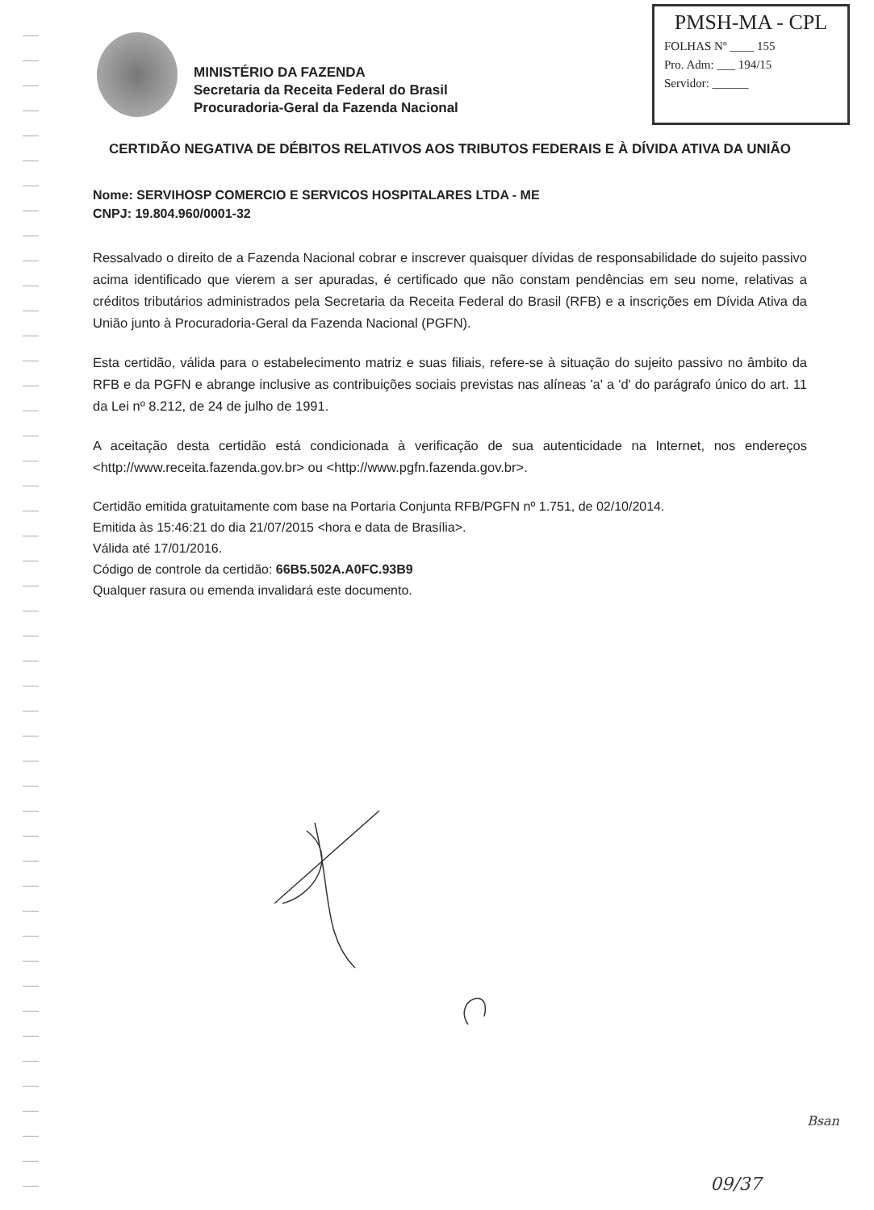MINISTÉRIO DA FAZENDA
Secretaria da Receita Federal do Brasil
Procuradoria-Geral da Fazenda Nacional
PMSH-MA - CPL
FOLHAS Nº ____ 155
Pro. Adm: ___ 194/15
Servidor: ______
CERTIDÃO NEGATIVA DE DÉBITOS RELATIVOS AOS TRIBUTOS FEDERAIS E À DÍVIDA ATIVA DA UNIÃO
Nome: SERVIHOSP COMERCIO E SERVICOS HOSPITALARES LTDA - ME
CNPJ: 19.804.960/0001-32
Ressalvado o direito de a Fazenda Nacional cobrar e inscrever quaisquer dívidas de responsabilidade do sujeito passivo acima identificado que vierem a ser apuradas, é certificado que não constam pendências em seu nome, relativas a créditos tributários administrados pela Secretaria da Receita Federal do Brasil (RFB) e a inscrições em Dívida Ativa da União junto à Procuradoria-Geral da Fazenda Nacional (PGFN).
Esta certidão, válida para o estabelecimento matriz e suas filiais, refere-se à situação do sujeito passivo no âmbito da RFB e da PGFN e abrange inclusive as contribuições sociais previstas nas alíneas 'a' a 'd' do parágrafo único do art. 11 da Lei nº 8.212, de 24 de julho de 1991.
A aceitação desta certidão está condicionada à verificação de sua autenticidade na Internet, nos endereços <http://www.receita.fazenda.gov.br> ou <http://www.pgfn.fazenda.gov.br>.
Certidão emitida gratuitamente com base na Portaria Conjunta RFB/PGFN nº 1.751, de 02/10/2014.
Emitida às 15:46:21 do dia 21/07/2015 <hora e data de Brasília>.
Válida até 17/01/2016.
Código de controle da certidão: 66B5.502A.A0FC.93B9
Qualquer rasura ou emenda invalidará este documento.
Bsan
09/37